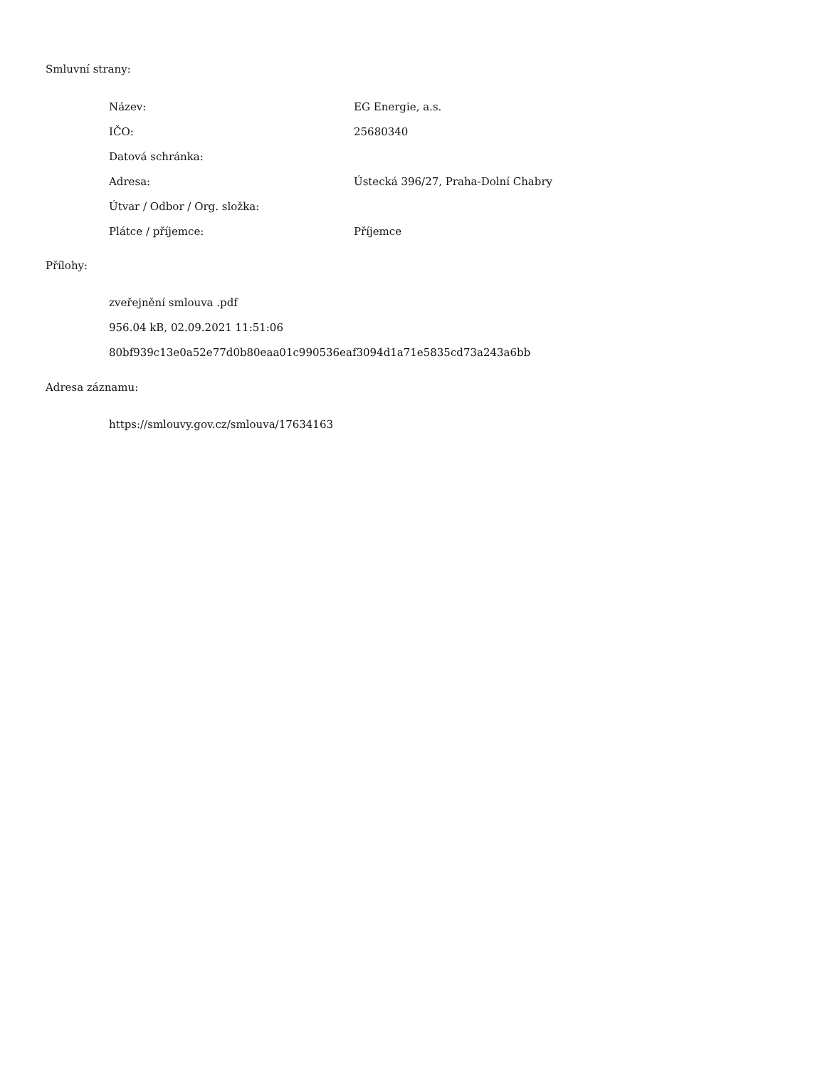Smluvní strany:
| Název: | EG Energie, a.s. |
| IČO: | 25680340 |
| Datová schránka: | |
| Adresa: | Ústecká 396/27, Praha-Dolní Chabry |
| Útvar / Odbor / Org. složka: | |
| Plátce / příjemce: | Příjemce |
Přílohy:
zveřejnění smlouva .pdf
956.04 kB, 02.09.2021 11:51:06
80bf939c13e0a52e77d0b80eaa01c990536eaf3094d1a71e5835cd73a243a6bb
Adresa záznamu:
https://smlouvy.gov.cz/smlouva/17634163